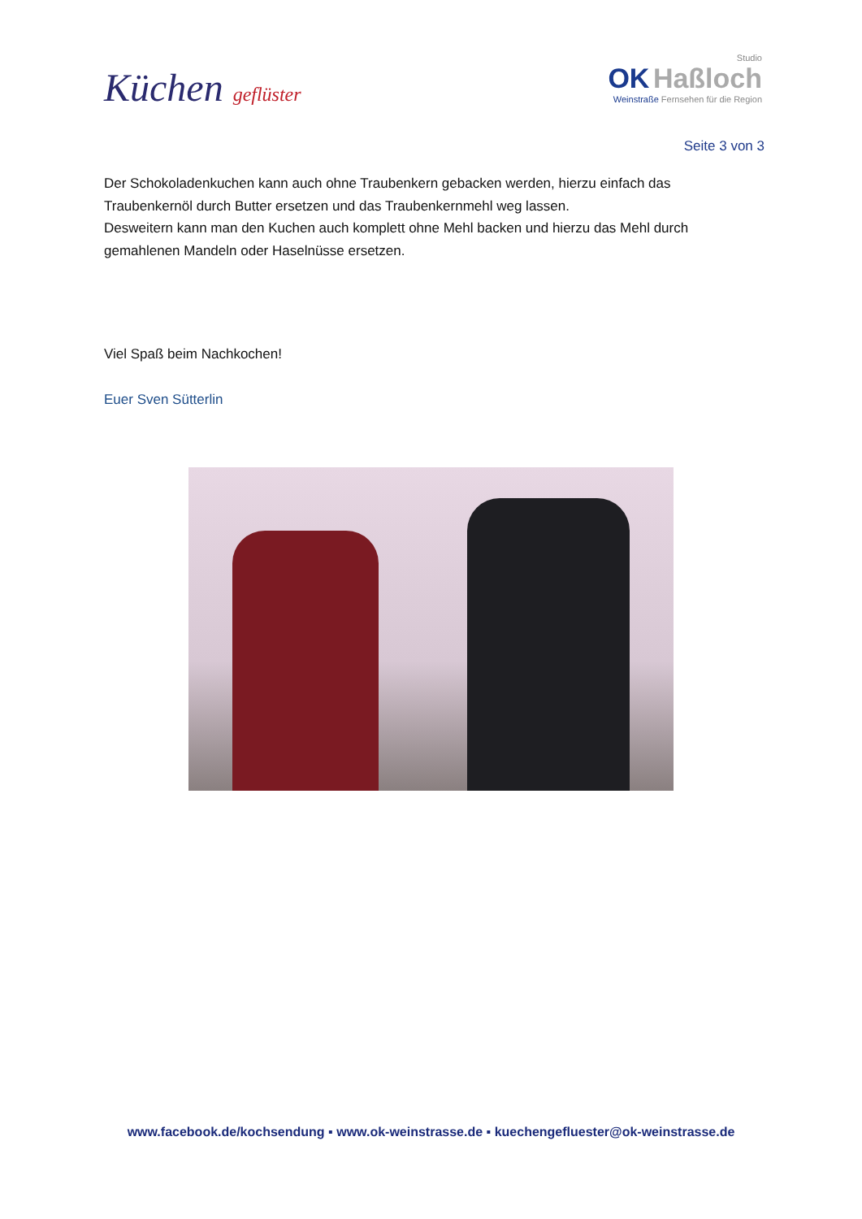Küchen geflüster
Studio
OK Haßloch
Weinstraße Fernsehen für die Region
Seite 3 von 3
Der Schokoladenkuchen kann auch ohne Traubenkern gebacken werden, hierzu einfach das Traubenkernöl durch Butter ersetzen und das Traubenkernmehl weg lassen.
Desweitern kann man den Kuchen auch komplett ohne Mehl backen und hierzu das Mehl durch gemahlenen Mandeln oder Haselnüsse ersetzen.
Viel Spaß beim Nachkochen!
Euer Sven Sütterlin
www.facebook.de/kochsendung ▪ www.ok-weinstrasse.de ▪ kuechengefluester@ok-weinstrasse.de